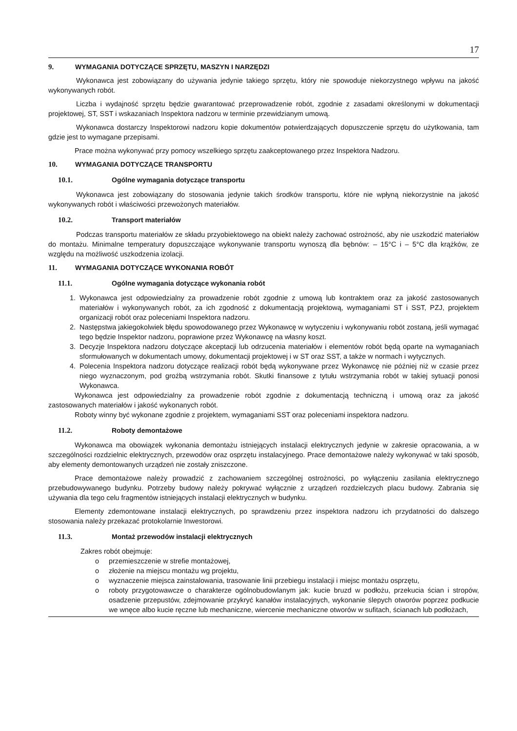17
9. WYMAGANIA DOTYCZĄCE SPRZĘTU, MASZYN I NARZĘDZI
Wykonawca jest zobowiązany do używania jedynie takiego sprzętu, który nie spowoduje niekorzystnego wpływu na jakość wykonywanych robót.
Liczba i wydajność sprzętu będzie gwarantować przeprowadzenie robót, zgodnie z zasadami określonymi w dokumentacji projektowej, ST, SST i wskazaniach Inspektora nadzoru w terminie przewidzianym umową.
Wykonawca dostarczy Inspektorowi nadzoru kopie dokumentów potwierdzających dopuszczenie sprzętu do użytkowania, tam gdzie jest to wymagane przepisami.
Prace można wykonywać przy pomocy wszelkiego sprzętu zaakceptowanego przez Inspektora Nadzoru.
10. WYMAGANIA DOTYCZĄCE TRANSPORTU
10.1. Ogólne wymagania dotyczące transportu
Wykonawca jest zobowiązany do stosowania jedynie takich środków transportu, które nie wpłyną niekorzystnie na jakość wykonywanych robót i właściwości przewożonych materiałów.
10.2. Transport materiałów
Podczas transportu materiałów ze składu przyobiektowego na obiekt należy zachować ostrożność, aby nie uszkodzić materiałów do montażu. Minimalne temperatury dopuszczające wykonywanie transportu wynoszą dla bębnów: – 15°C i – 5°C dla krążków, ze względu na możliwość uszkodzenia izolacji.
11. WYMAGANIA DOTYCZĄCE WYKONANIA ROBÓT
11.1. Ogólne wymagania dotyczące wykonania robót
1. Wykonawca jest odpowiedzialny za prowadzenie robót zgodnie z umową lub kontraktem oraz za jakość zastosowanych materiałów i wykonywanych robót, za ich zgodność z dokumentacją projektową, wymaganiami ST i SST, PZJ, projektem organizacji robót oraz poleceniami Inspektora nadzoru.
2. Następstwa jakiegokolwiek błędu spowodowanego przez Wykonawcę w wytyczeniu i wykonywaniu robót zostaną, jeśli wymagać tego będzie Inspektor nadzoru, poprawione przez Wykonawcę na własny koszt.
3. Decyzje Inspektora nadzoru dotyczące akceptacji lub odrzucenia materiałów i elementów robót będą oparte na wymaganiach sformułowanych w dokumentach umowy, dokumentacji projektowej i w ST oraz SST, a także w normach i wytycznych.
4. Polecenia Inspektora nadzoru dotyczące realizacji robót będą wykonywane przez Wykonawcę nie później niż w czasie przez niego wyznaczonym, pod groźbą wstrzymania robót. Skutki finansowe z tytułu wstrzymania robót w takiej sytuacji ponosi Wykonawca.
Wykonawca jest odpowiedzialny za prowadzenie robót zgodnie z dokumentacją techniczną i umową oraz za jakość zastosowanych materiałów i jakość wykonanych robót.
Roboty winny być wykonane zgodnie z projektem, wymaganiami SST oraz poleceniami inspektora nadzoru.
11.2. Roboty demontażowe
Wykonawca ma obowiązek wykonania demontażu istniejących instalacji elektrycznych jedynie w zakresie opracowania, a w szczególności rozdzielnic elektrycznych, przewodów oraz osprzętu instalacyjnego. Prace demontażowe należy wykonywać w taki sposób, aby elementy demontowanych urządzeń nie zostały zniszczone.
Prace demontażowe należy prowadzić z zachowaniem szczególnej ostrożności, po wyłączeniu zasilania elektrycznego przebudowywanego budynku. Potrzeby budowy należy pokrywać wyłącznie z urządzeń rozdzielczych placu budowy. Zabrania się używania dla tego celu fragmentów istniejących instalacji elektrycznych w budynku.
Elementy zdemontowane instalacji elektrycznych, po sprawdzeniu przez inspektora nadzoru ich przydatności do dalszego stosowania należy przekazać protokolarnie Inwestorowi.
11.3. Montaż przewodów instalacji elektrycznych
Zakres robót obejmuje:
o przemieszczenie w strefie montażowej,
o złożenie na miejscu montażu wg projektu,
o wyznaczenie miejsca zainstalowania, trasowanie linii przebiegu instalacji i miejsc montażu osprzętu,
o roboty przygotowawcze o charakterze ogólnobudowlanym jak: kucie bruzd w podłożu, przekucia ścian i stropów, osadzenie przepustów, zdejmowanie przykryć kanałów instalacyjnych, wykonanie ślepych otworów poprzez podkucie we wnęce albo kucie ręczne lub mechaniczne, wiercenie mechaniczne otworów w sufitach, ścianach lub podłożach,